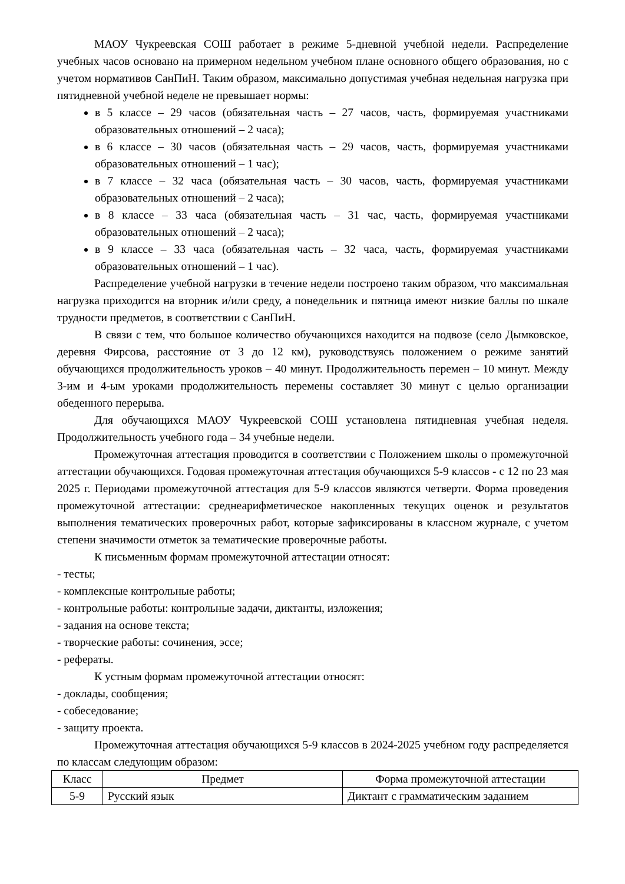МАОУ Чукреевская СОШ работает в режиме 5-дневной учебной недели. Распределение учебных часов основано на примерном недельном учебном плане основного общего образования, но с учетом нормативов СанПиН. Таким образом, максимально допустимая учебная недельная нагрузка при пятидневной учебной неделе не превышает нормы:
в 5 классе – 29 часов (обязательная часть – 27 часов, часть, формируемая участниками образовательных отношений – 2 часа);
в 6 классе – 30 часов (обязательная часть – 29 часов, часть, формируемая участниками образовательных отношений – 1 час);
в 7 классе – 32 часа (обязательная часть – 30 часов, часть, формируемая участниками образовательных отношений – 2 часа);
в 8 классе – 33 часа (обязательная часть – 31 час, часть, формируемая участниками образовательных отношений – 2 часа);
в 9 классе – 33 часа (обязательная часть – 32 часа, часть, формируемая участниками образовательных отношений – 1 час).
Распределение учебной нагрузки в течение недели построено таким образом, что максимальная нагрузка приходится на вторник и/или среду, а понедельник и пятница имеют низкие баллы по шкале трудности предметов, в соответствии с СанПиН.
В связи с тем, что большое количество обучающихся находится на подвозе (село Дымковское, деревня Фирсова, расстояние от 3 до 12 км), руководствуясь положением о режиме занятий обучающихся продолжительность уроков – 40 минут. Продолжительность перемен – 10 минут. Между 3-им и 4-ым уроками продолжительность перемены составляет 30 минут с целью организации обеденного перерыва.
Для обучающихся МАОУ Чукреевской СОШ установлена пятидневная учебная неделя. Продолжительность учебного года – 34 учебные недели.
Промежуточная аттестация проводится в соответствии с Положением школы о промежуточной аттестации обучающихся. Годовая промежуточная аттестация обучающихся 5-9 классов - с 12 по 23 мая 2025 г. Периодами промежуточной аттестация для 5-9 классов являются четверти. Форма проведения промежуточной аттестации: среднеарифметическое накопленных текущих оценок и результатов выполнения тематических проверочных работ, которые зафиксированы в классном журнале, с учетом степени значимости отметок за тематические проверочные работы.
К письменным формам промежуточной аттестации относят:
- тесты;
- комплексные контрольные работы;
- контрольные работы: контрольные задачи, диктанты, изложения;
- задания на основе текста;
- творческие работы: сочинения, эссе;
- рефераты.
К устным формам промежуточной аттестации относят:
- доклады, сообщения;
- собеседование;
- защиту проекта.
Промежуточная аттестация обучающихся 5-9 классов в 2024-2025 учебном году распределяется по классам следующим образом:
| Класс | Предмет | Форма промежуточной аттестации |
| --- | --- | --- |
| 5-9 | Русский язык | Диктант с грамматическим заданием |